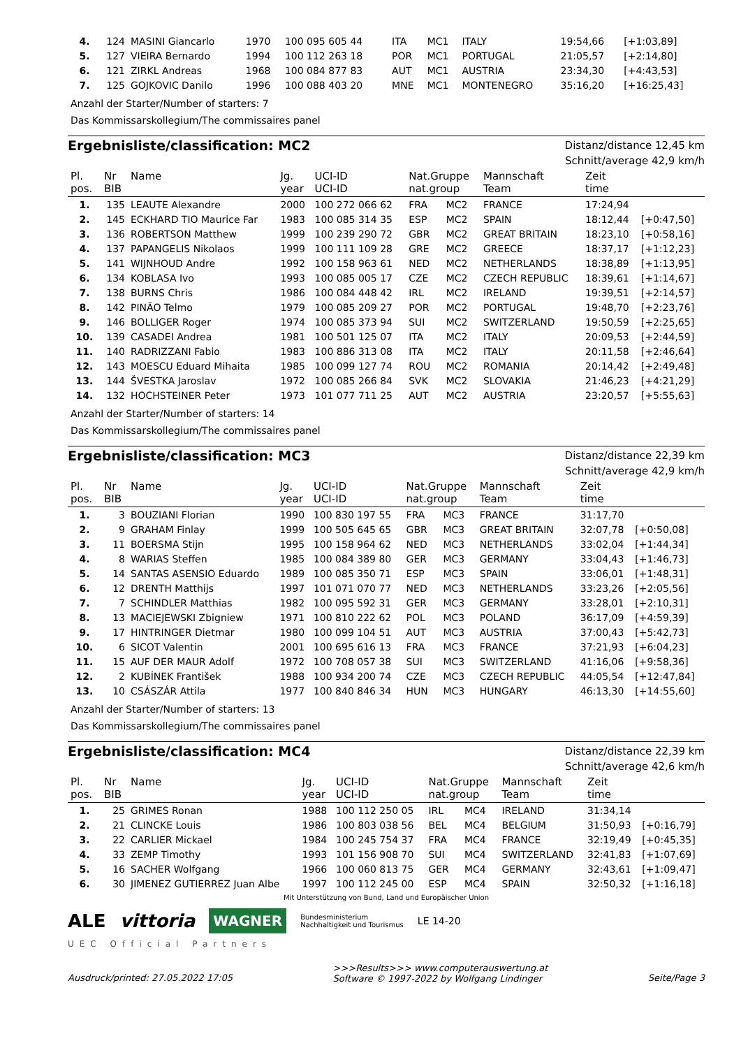| 4. | 124 | MASINI Giancarlo | 1970 | 100 095 605 44 | ITA | MC1 | ITALY | 19:54,66 | [+1:03,89] |
| 5. | 127 | VIEIRA Bernardo | 1994 | 100 112 263 18 | POR | MC1 | PORTUGAL | 21:05,57 | [+2:14,80] |
| 6. | 121 | ZIRKL Andreas | 1968 | 100 084 877 83 | AUT | MC1 | AUSTRIA | 23:34,30 | [+4:43,53] |
| 7. | 125 | GOJKOVIC Danilo | 1996 | 100 088 403 20 | MNE | MC1 | MONTENEGRO | 35:16,20 | [+16:25,43] |
Anzahl der Starter/Number of starters: 7
Das Kommissarskollegium/The commissaires panel
Ergebnisliste/classification: MC2
Distanz/distance 12,45 km
Schnitt/average 42,9 km/h
| Pl. pos. | Nr BIB | Name | Jg. year | UCI-ID UCI-ID | Nat.Gruppe nat.group | | Mannschaft Team | Zeit time | |
| --- | --- | --- | --- | --- | --- | --- | --- | --- | --- |
| 1. | 135 | LEAUTE Alexandre | 2000 | 100 272 066 62 | FRA | MC2 | FRANCE | 17:24,94 | |
| 2. | 145 | ECKHARD TIO Maurice Far | 1983 | 100 085 314 35 | ESP | MC2 | SPAIN | 18:12,44 | [+0:47,50] |
| 3. | 136 | ROBERTSON Matthew | 1999 | 100 239 290 72 | GBR | MC2 | GREAT BRITAIN | 18:23,10 | [+0:58,16] |
| 4. | 137 | PAPANGELIS Nikolaos | 1999 | 100 111 109 28 | GRE | MC2 | GREECE | 18:37,17 | [+1:12,23] |
| 5. | 141 | WIJNHOUD Andre | 1992 | 100 158 963 61 | NED | MC2 | NETHERLANDS | 18:38,89 | [+1:13,95] |
| 6. | 134 | KOBLASA Ivo | 1993 | 100 085 005 17 | CZE | MC2 | CZECH REPUBLIC | 18:39,61 | [+1:14,67] |
| 7. | 138 | BURNS Chris | 1986 | 100 084 448 42 | IRL | MC2 | IRELAND | 19:39,51 | [+2:14,57] |
| 8. | 142 | PINÃO Telmo | 1979 | 100 085 209 27 | POR | MC2 | PORTUGAL | 19:48,70 | [+2:23,76] |
| 9. | 146 | BOLLIGER Roger | 1974 | 100 085 373 94 | SUI | MC2 | SWITZERLAND | 19:50,59 | [+2:25,65] |
| 10. | 139 | CASADEI Andrea | 1981 | 100 501 125 07 | ITA | MC2 | ITALY | 20:09,53 | [+2:44,59] |
| 11. | 140 | RADRIZZANI Fabio | 1983 | 100 886 313 08 | ITA | MC2 | ITALY | 20:11,58 | [+2:46,64] |
| 12. | 143 | MOESCU Eduard Mihaita | 1985 | 100 099 127 74 | ROU | MC2 | ROMANIA | 20:14,42 | [+2:49,48] |
| 13. | 144 | ŠVESTKA Jaroslav | 1972 | 100 085 266 84 | SVK | MC2 | SLOVAKIA | 21:46,23 | [+4:21,29] |
| 14. | 132 | HOCHSTEINER Peter | 1973 | 101 077 711 25 | AUT | MC2 | AUSTRIA | 23:20,57 | [+5:55,63] |
Anzahl der Starter/Number of starters: 14
Das Kommissarskollegium/The commissaires panel
Ergebnisliste/classification: MC3
Distanz/distance 22,39 km
Schnitt/average 42,9 km/h
| Pl. pos. | Nr BIB | Name | Jg. year | UCI-ID UCI-ID | Nat.Gruppe nat.group | | Mannschaft Team | Zeit time | |
| --- | --- | --- | --- | --- | --- | --- | --- | --- | --- |
| 1. | 3 | BOUZIANI Florian | 1990 | 100 830 197 55 | FRA | MC3 | FRANCE | 31:17,70 | |
| 2. | 9 | GRAHAM Finlay | 1999 | 100 505 645 65 | GBR | MC3 | GREAT BRITAIN | 32:07,78 | [+0:50,08] |
| 3. | 11 | BOERSMA Stijn | 1995 | 100 158 964 62 | NED | MC3 | NETHERLANDS | 33:02,04 | [+1:44,34] |
| 4. | 8 | WARIAS Steffen | 1985 | 100 084 389 80 | GER | MC3 | GERMANY | 33:04,43 | [+1:46,73] |
| 5. | 14 | SANTAS ASENSIO Eduardo | 1989 | 100 085 350 71 | ESP | MC3 | SPAIN | 33:06,01 | [+1:48,31] |
| 6. | 12 | DRENTH Matthijs | 1997 | 101 071 070 77 | NED | MC3 | NETHERLANDS | 33:23,26 | [+2:05,56] |
| 7. | 7 | SCHINDLER Matthias | 1982 | 100 095 592 31 | GER | MC3 | GERMANY | 33:28,01 | [+2:10,31] |
| 8. | 13 | MACIEJEWSKI Zbigniew | 1971 | 100 810 222 62 | POL | MC3 | POLAND | 36:17,09 | [+4:59,39] |
| 9. | 17 | HINTRINGER Dietmar | 1980 | 100 099 104 51 | AUT | MC3 | AUSTRIA | 37:00,43 | [+5:42,73] |
| 10. | 6 | SICOT Valentin | 2001 | 100 695 616 13 | FRA | MC3 | FRANCE | 37:21,93 | [+6:04,23] |
| 11. | 15 | AUF DER MAUR Adolf | 1972 | 100 708 057 38 | SUI | MC3 | SWITZERLAND | 41:16,06 | [+9:58,36] |
| 12. | 2 | KUBÍNEK František | 1988 | 100 934 200 74 | CZE | MC3 | CZECH REPUBLIC | 44:05,54 | [+12:47,84] |
| 13. | 10 | CSÁSZÁR Attila | 1977 | 100 840 846 34 | HUN | MC3 | HUNGARY | 46:13,30 | [+14:55,60] |
Anzahl der Starter/Number of starters: 13
Das Kommissarskollegium/The commissaires panel
Ergebnisliste/classification: MC4
Distanz/distance 22,39 km
Schnitt/average 42,6 km/h
| Pl. pos. | Nr BIB | Name | Jg. year | UCI-ID UCI-ID | Nat.Gruppe nat.group | | Mannschaft Team | Zeit time | |
| --- | --- | --- | --- | --- | --- | --- | --- | --- | --- |
| 1. | 25 | GRIMES Ronan | 1988 | 100 112 250 05 | IRL | MC4 | IRELAND | 31:34,14 | |
| 2. | 21 | CLINCKE Louis | 1986 | 100 803 038 56 | BEL | MC4 | BELGIUM | 31:50,93 | [+0:16,79] |
| 3. | 22 | CARLIER Mickael | 1984 | 100 245 754 37 | FRA | MC4 | FRANCE | 32:19,49 | [+0:45,35] |
| 4. | 33 | ZEMP Timothy | 1993 | 101 156 908 70 | SUI | MC4 | SWITZERLAND | 32:41,83 | [+1:07,69] |
| 5. | 16 | SACHER Wolfgang | 1966 | 100 060 813 75 | GER | MC4 | GERMANY | 32:43,61 | [+1:09,47] |
| 6. | 30 | JIMENEZ GUTIERREZ Juan Albe | 1997 | 100 112 245 00 | ESP | MC4 | SPAIN | 32:50,32 | [+1:16,18] |
Mit Unterstützung von Bund, Land und Europäischer Union
ALE vittoria WAGNER Bundesministerium
Nachhaltigkeit und Tourismus LE 14-20
UEC Official Partners
Ausdruck/printed: 27.05.2022 17:05 >>>Results>>> www.computerauswertung.at
Software © 1997-2022 by Wolfgang Lindinger Seite/Page 3